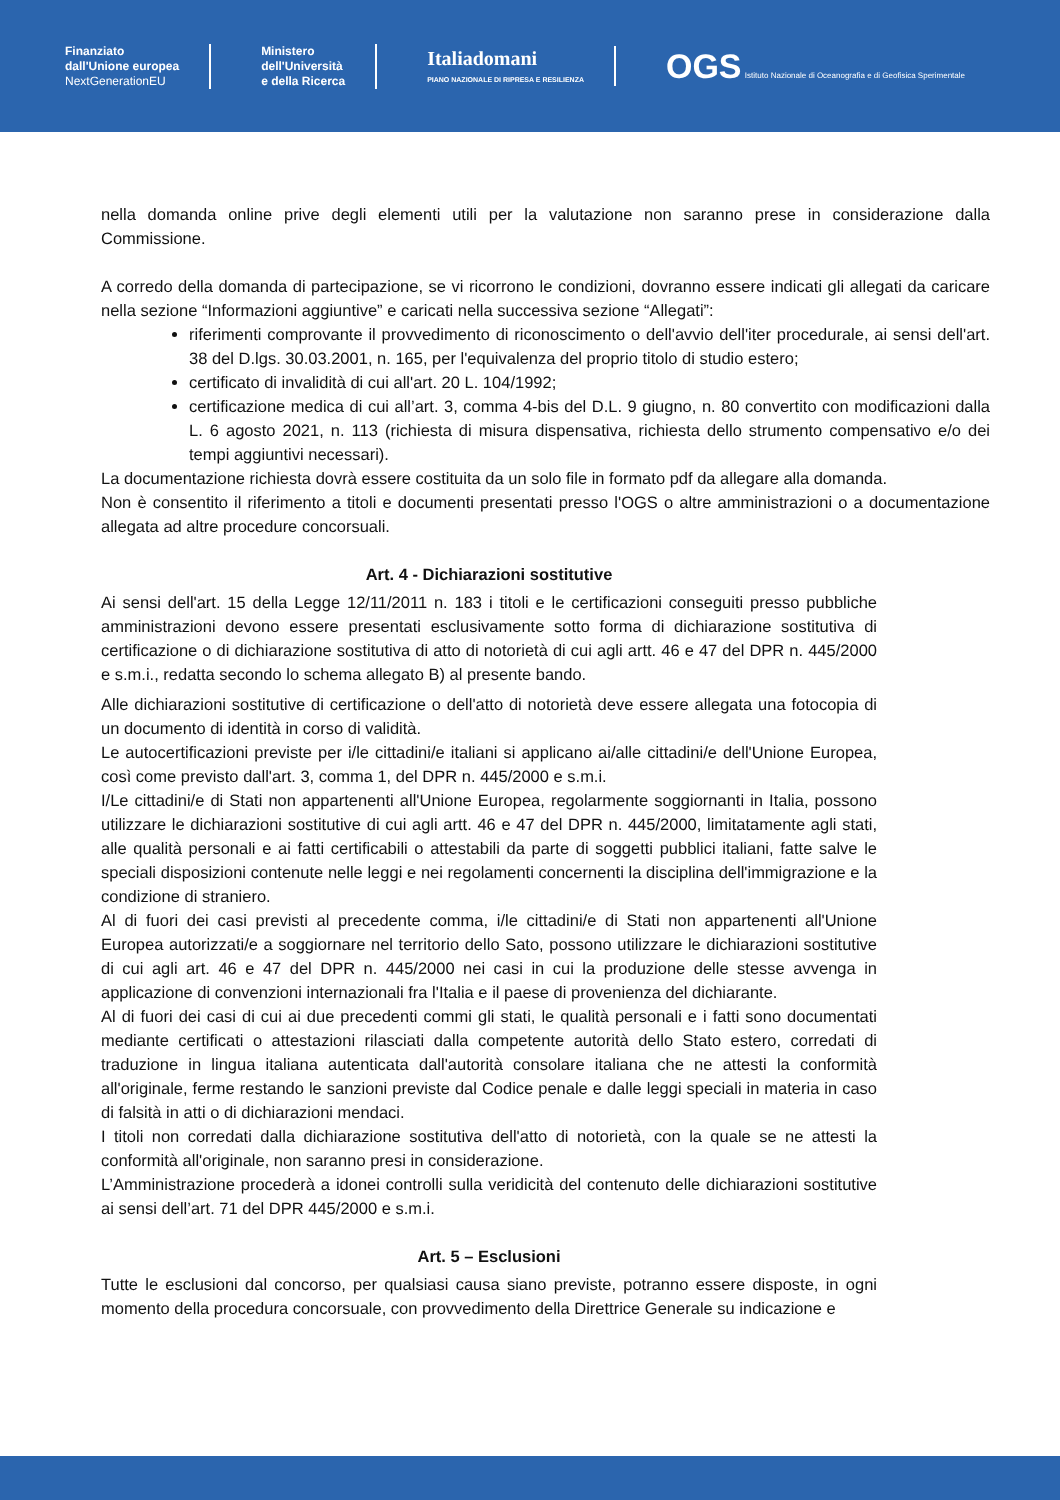Finanziato
dall'Unione europea
NextGenerationEU
Ministero
dell'Università
e della Ricerca
Italiadomani
PIANO NAZIONALE DI RIPRESA E RESILIENZA
OGS Istituto Nazionale di Oceanografia e di Geofisica Sperimentale
nella domanda online prive degli elementi utili per la valutazione non saranno prese in considerazione dalla Commissione.
A corredo della domanda di partecipazione, se vi ricorrono le condizioni, dovranno essere indicati gli allegati da caricare nella sezione “Informazioni aggiuntive” e caricati nella successiva sezione “Allegati”:
riferimenti comprovante il provvedimento di riconoscimento o dell'avvio dell'iter procedurale, ai sensi dell'art. 38 del D.lgs. 30.03.2001, n. 165, per l'equivalenza del proprio titolo di studio estero;
certificato di invalidità di cui all'art. 20 L. 104/1992;
certificazione medica di cui all’art. 3, comma 4-bis del D.L. 9 giugno, n. 80 convertito con modificazioni dalla L. 6 agosto 2021, n. 113 (richiesta di misura dispensativa, richiesta dello strumento compensativo e/o dei tempi aggiuntivi necessari).
La documentazione richiesta dovrà essere costituita da un solo file in formato pdf da allegare alla domanda.
Non è consentito il riferimento a titoli e documenti presentati presso l'OGS o altre amministrazioni o a documentazione allegata ad altre procedure concorsuali.
Art. 4 - Dichiarazioni sostitutive
Ai sensi dell'art. 15 della Legge 12/11/2011 n. 183 i titoli e le certificazioni conseguiti presso pubbliche amministrazioni devono essere presentati esclusivamente sotto forma di dichiarazione sostitutiva di certificazione o di dichiarazione sostitutiva di atto di notorietà di cui agli artt. 46 e 47 del DPR n. 445/2000 e s.m.i., redatta secondo lo schema allegato B) al presente bando.
Alle dichiarazioni sostitutive di certificazione o dell'atto di notorietà deve essere allegata una fotocopia di un documento di identità in corso di validità.
Le autocertificazioni previste per i/le cittadini/e italiani si applicano ai/alle cittadini/e dell'Unione Europea, così come previsto dall'art. 3, comma 1, del DPR n. 445/2000 e s.m.i.
I/Le cittadini/e di Stati non appartenenti all'Unione Europea, regolarmente soggiornanti in Italia, possono utilizzare le dichiarazioni sostitutive di cui agli artt. 46 e 47 del DPR n. 445/2000, limitatamente agli stati, alle qualità personali e ai fatti certificabili o attestabili da parte di soggetti pubblici italiani, fatte salve le speciali disposizioni contenute nelle leggi e nei regolamenti concernenti la disciplina dell'immigrazione e la condizione di straniero.
Al di fuori dei casi previsti al precedente comma, i/le cittadini/e di Stati non appartenenti all'Unione Europea autorizzati/e a soggiornare nel territorio dello Sato, possono utilizzare le dichiarazioni sostitutive di cui agli art. 46 e 47 del DPR n. 445/2000 nei casi in cui la produzione delle stesse avvenga in applicazione di convenzioni internazionali fra l'Italia e il paese di provenienza del dichiarante.
Al di fuori dei casi di cui ai due precedenti commi gli stati, le qualità personali e i fatti sono documentati mediante certificati o attestazioni rilasciati dalla competente autorità dello Stato estero, corredati di traduzione in lingua italiana autenticata dall'autorità consolare italiana che ne attesti la conformità all'originale, ferme restando le sanzioni previste dal Codice penale e dalle leggi speciali in materia in caso di falsità in atti o di dichiarazioni mendaci.
I titoli non corredati dalla dichiarazione sostitutiva dell'atto di notorietà, con la quale se ne attesti la conformità all'originale, non saranno presi in considerazione.
L’Amministrazione procederà a idonei controlli sulla veridicità del contenuto delle dichiarazioni sostitutive ai sensi dell’art. 71 del DPR 445/2000 e s.m.i.
Art. 5 – Esclusioni
Tutte le esclusioni dal concorso, per qualsiasi causa siano previste, potranno essere disposte, in ogni momento della procedura concorsuale, con provvedimento della Direttrice Generale su indicazione e